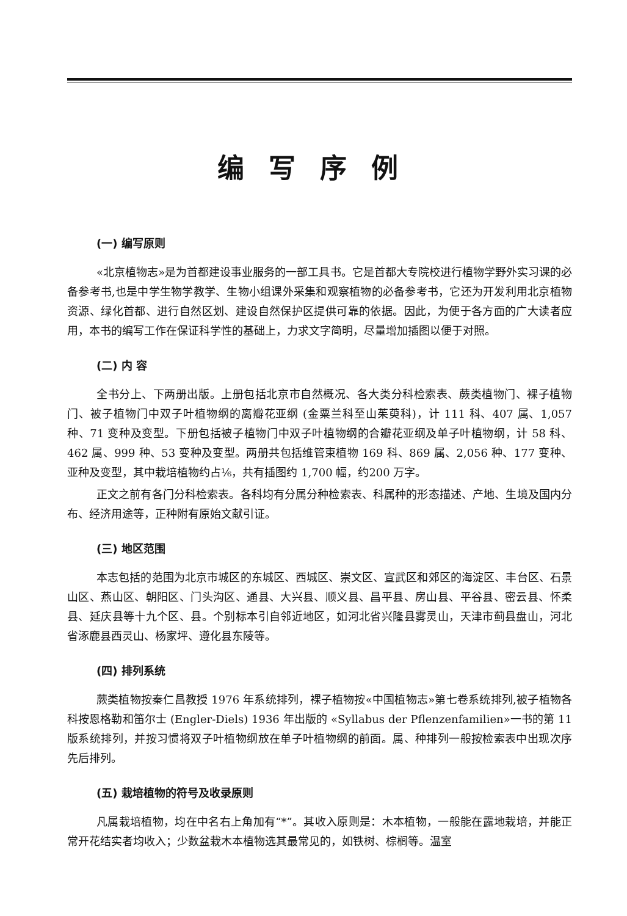编写序例
(一) 编写原则
«北京植物志»是为首都建设事业服务的一部工具书。它是首都大专院校进行植物学野外实习课的必备参考书,也是中学生物学教学、生物小组课外采集和观察植物的必备参考书，它还为开发利用北京植物资源、绿化首都、进行自然区划、建设自然保护区提供可靠的依据。因此，为便于各方面的广大读者应用，本书的编写工作在保证科学性的基础上，力求文字简明，尽量增加插图以便于对照。
(二) 内 容
全书分上、下两册出版。上册包括北京市自然概况、各大类分科检索表、蕨类植物门、裸子植物门、被子植物门中双子叶植物纲的离瓣花亚纲 (金粟兰科至山茱萸科)，计 111 科、407 属、1,057 种、71 变种及变型。下册包括被子植物门中双子叶植物纲的合瓣花亚纲及单子叶植物纲，计 58 科、462 属、999 种、53 变种及变型。两册共包括维管束植物 169 科、869 属、2,056 种、177 变种、亚种及变型，其中栽培植物约占⅙，共有插图约 1,700 幅，约200 万字。
正文之前有各门分科检索表。各科均有分属分种检索表、科属种的形态描述、产地、生境及国内分布、经济用途等，正种附有原始文献引证。
(三) 地区范围
本志包括的范围为北京市城区的东城区、西城区、崇文区、宣武区和郊区的海淀区、丰台区、石景山区、燕山区、朝阳区、门头沟区、通县、大兴县、顺义县、昌平县、房山县、平谷县、密云县、怀柔县、延庆县等十九个区、县。个别标本引自邻近地区，如河北省兴隆县雾灵山，天津市蓟县盘山，河北省涿鹿县西灵山、杨家坪、遵化县东陵等。
(四) 排列系统
蕨类植物按秦仁昌教授 1976 年系统排列，裸子植物按«中国植物志»第七卷系统排列,被子植物各科按恩格勒和笛尔士 (Engler-Diels) 1936 年出版的 «Syllabus der Pflenzenfamilien»一书的第 11 版系统排列，并按习惯将双子叶植物纲放在单子叶植物纲的前面。属、种排列一般按检索表中出现次序先后排列。
(五) 栽培植物的符号及收录原则
凡属栽培植物，均在中名右上角加有“*”。其收入原则是：木本植物，一般能在露地栽培，并能正常开花结实者均收入；少数盆栽木本植物选其最常见的，如铁树、棕榈等。温室